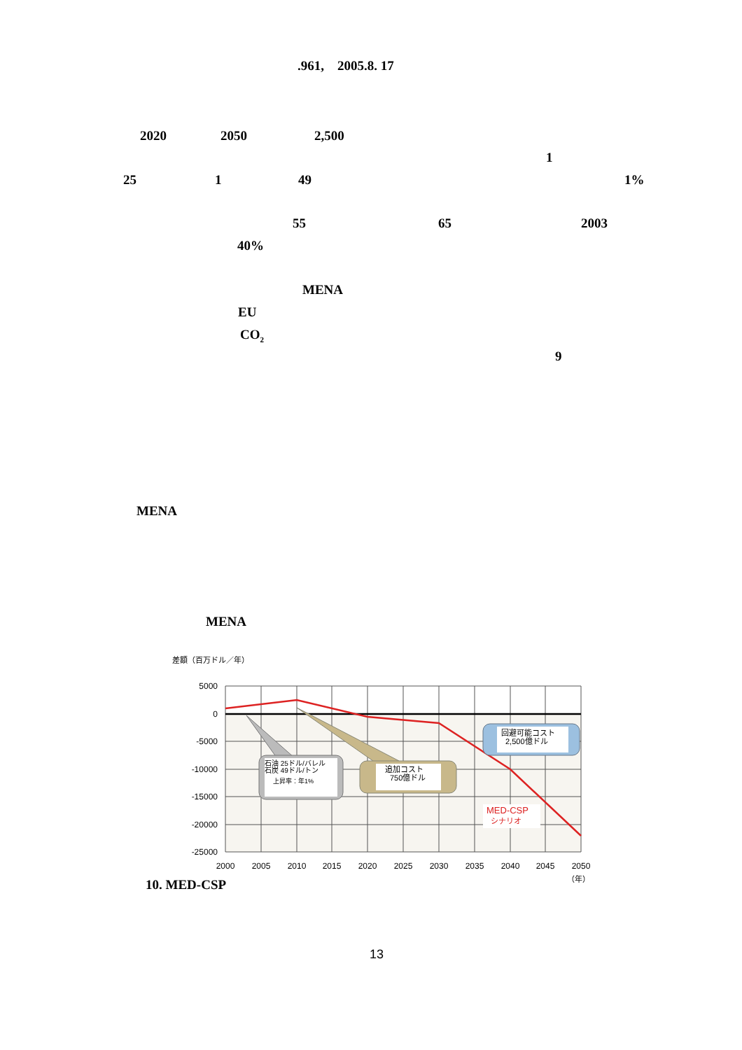.961,　2005.8. 17
2020 2050 2,500 1
25 1 49 1%
55 65 2003
40% MENA
EU CO<sub>2</sub> 9
MENA MENA
差額（百万ドル／年）
石油 25ドル/バレル
石炭 49ドル/トン
上昇率：年1%
追加コスト
750億ドル
回避可能コスト
2,500億ドル
MED-CSP
シナリオ
5000
0
-5000
-10000
-15000
-20000
-25000
2000
2005
2010
2015
2020
2025
2030
2035
2040
2045
2050
（年）
10. MED-CSP 13